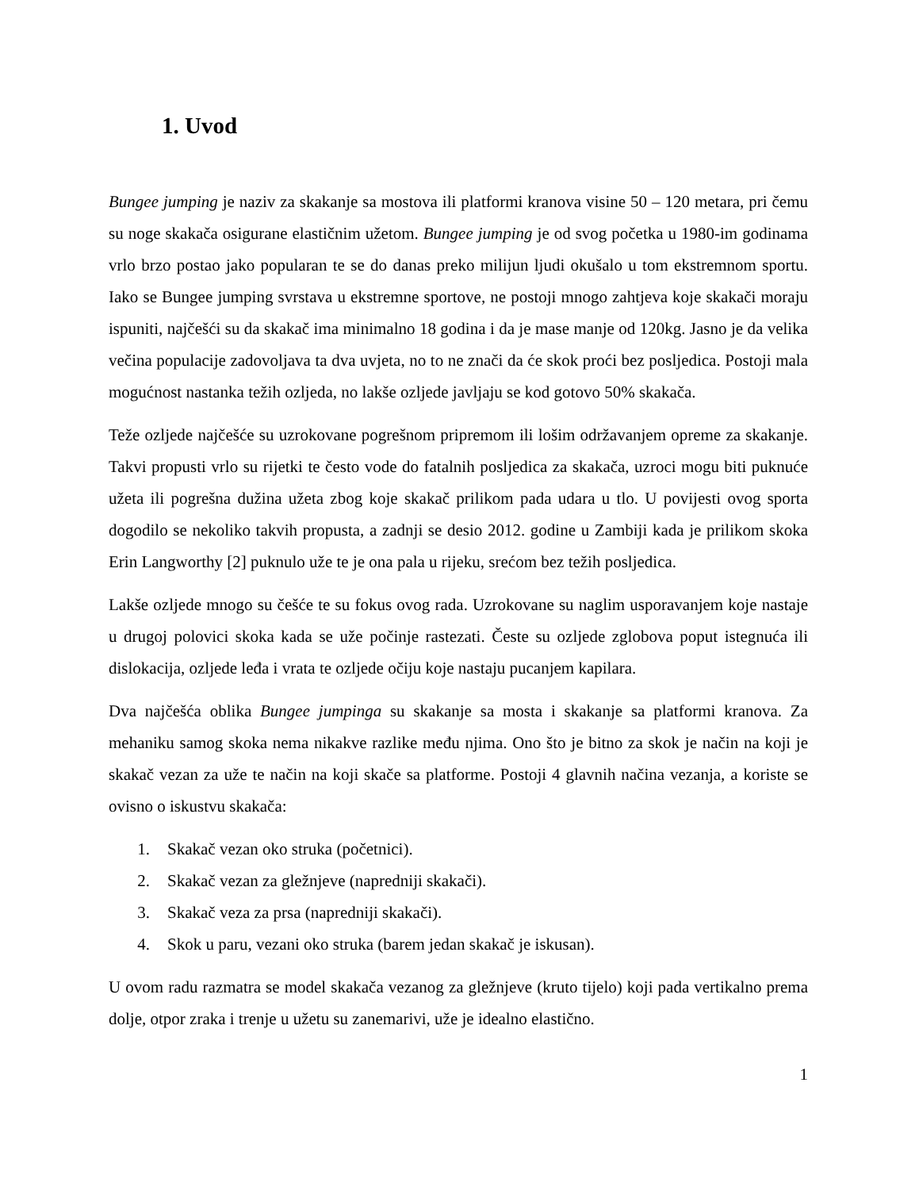1. Uvod
Bungee jumping je naziv za skakanje sa mostova ili platformi kranova visine 50 – 120 metara, pri čemu su noge skakača osigurane elastičnim užetom. Bungee jumping je od svog početka u 1980-im godinama vrlo brzo postao jako popularan te se do danas preko milijun ljudi okušalo u tom ekstremnom sportu. Iako se Bungee jumping svrstava u ekstremne sportove, ne postoji mnogo zahtjeva koje skakači moraju ispuniti, najčešći su da skakač ima minimalno 18 godina i da je mase manje od 120kg. Jasno je da velika večina populacije zadovoljava ta dva uvjeta, no to ne znači da će skok proći bez posljedica. Postoji mala mogućnost nastanka težih ozljeda, no lakše ozljede javljaju se kod gotovo 50% skakača.
Teže ozljede najčešće su uzrokovane pogrešnom pripremom ili lošim održavanjem opreme za skakanje. Takvi propusti vrlo su rijetki te često vode do fatalnih posljedica za skakača, uzroci mogu biti puknuće užeta ili pogrešna dužina užeta zbog koje skakač prilikom pada udara u tlo. U povijesti ovog sporta dogodilo se nekoliko takvih propusta, a zadnji se desio 2012. godine u Zambiji kada je prilikom skoka Erin Langworthy [2] puknulo uže te je ona pala u rijeku, srećom bez težih posljedica.
Lakše ozljede mnogo su češće te su fokus ovog rada. Uzrokovane su naglim usporavanjem koje nastaje u drugoj polovici skoka kada se uže počinje rastezati. Česte su ozljede zglobova poput istegnuća ili dislokacija, ozljede leđa i vrata te ozljede očiju koje nastaju pucanjem kapilara.
Dva najčešća oblika Bungee jumpinga su skakanje sa mosta i skakanje sa platformi kranova. Za mehaniku samog skoka nema nikakve razlike među njima. Ono što je bitno za skok je način na koji je skakač vezan za uže te način na koji skače sa platforme. Postoji 4 glavnih načina vezanja, a koriste se ovisno o iskustvu skakača:
1. Skakač vezan oko struka (početnici).
2. Skakač vezan za gležnjeve (napredniji skakači).
3. Skakač veza za prsa (napredniji skakači).
4. Skok u paru, vezani oko struka (barem jedan skakač je iskusan).
U ovom radu razmatra se model skakača vezanog za gležnjeve (kruto tijelo) koji pada vertikalno prema dolje, otpor zraka i trenje u užetu su zanemarivi, uže je idealno elastično.
1